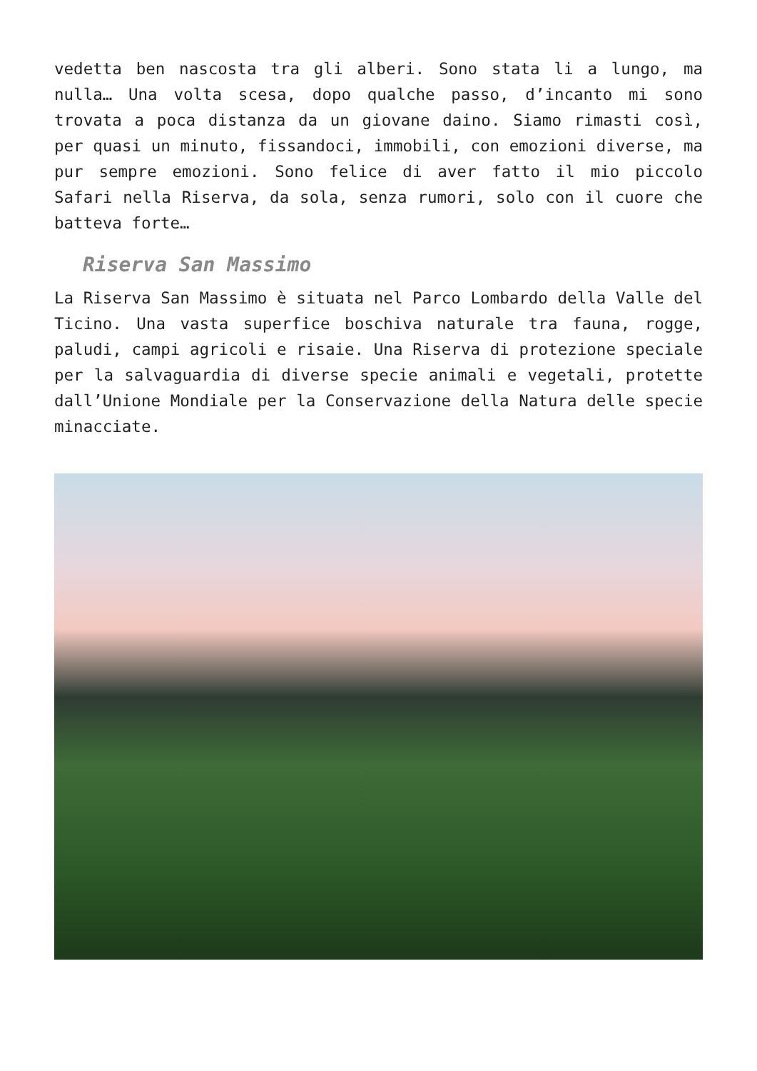vedetta ben nascosta tra gli alberi. Sono stata li a lungo, ma nulla… Una volta scesa, dopo qualche passo, d’incanto mi sono trovata a poca distanza da un giovane daino. Siamo rimasti così, per quasi un minuto, fissandoci, immobili, con emozioni diverse, ma pur sempre emozioni. Sono felice di aver fatto il mio piccolo Safari nella Riserva, da sola, senza rumori, solo con il cuore che batteva forte…
Riserva San Massimo
La Riserva San Massimo è situata nel Parco Lombardo della Valle del Ticino. Una vasta superfice boschiva naturale tra fauna, rogge, paludi, campi agricoli e risaie. Una Riserva di protezione speciale per la salvaguardia di diverse specie animali e vegetali, protette dall’Unione Mondiale per la Conservazione della Natura delle specie minacciate.